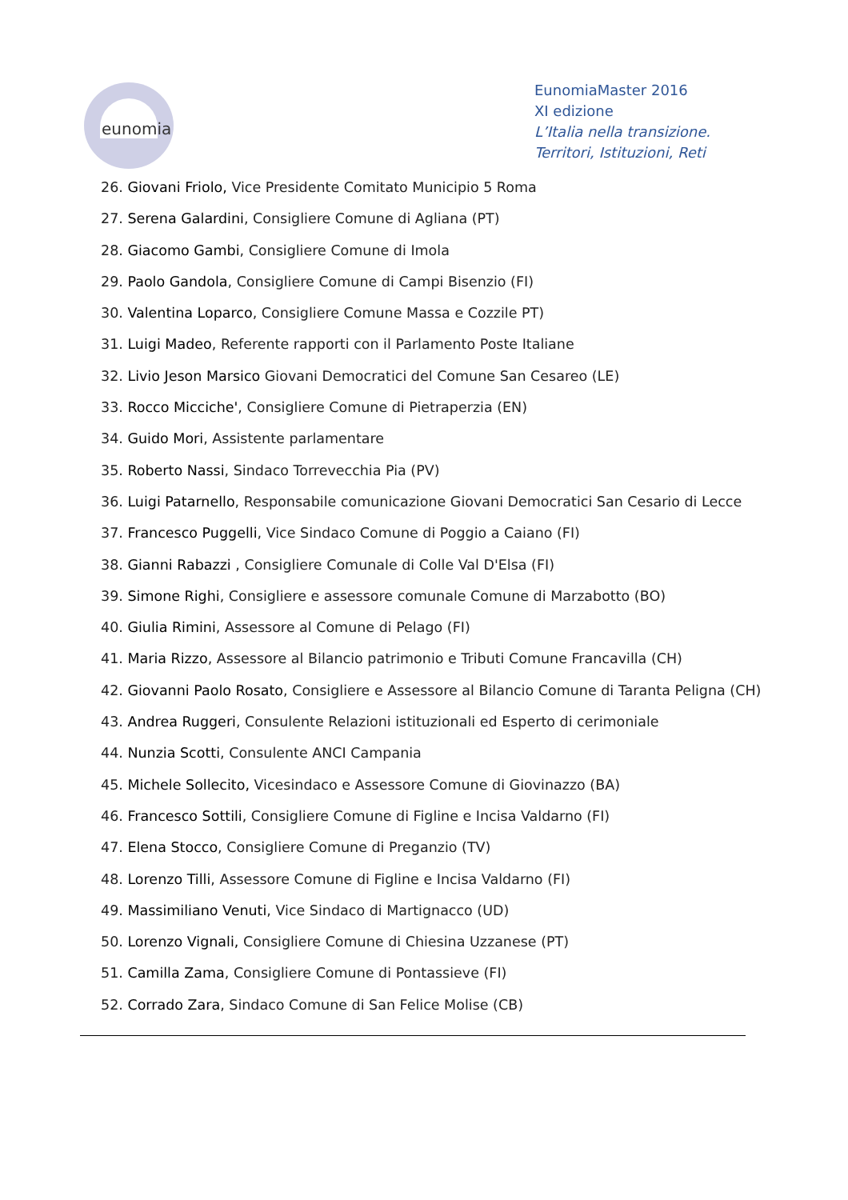eunomia
EunomiaMaster 2016
XI edizione
L’Italia nella transizione.
Territori, Istituzioni, Reti
26. Giovani Friolo, Vice Presidente Comitato Municipio 5 Roma
27. Serena Galardini, Consigliere Comune di Agliana (PT)
28. Giacomo Gambi, Consigliere Comune di Imola
29. Paolo Gandola, Consigliere Comune di Campi Bisenzio (FI)
30. Valentina Loparco, Consigliere Comune Massa e Cozzile PT)
31. Luigi Madeo, Referente rapporti con il Parlamento Poste Italiane
32. Livio Jeson Marsico Giovani Democratici del Comune San Cesareo (LE)
33. Rocco Micciche', Consigliere Comune di Pietraperzia (EN)
34. Guido Mori, Assistente parlamentare
35. Roberto Nassi, Sindaco Torrevecchia Pia (PV)
36. Luigi Patarnello, Responsabile comunicazione Giovani Democratici San Cesario di Lecce
37. Francesco Puggelli, Vice Sindaco Comune di Poggio a Caiano (FI)
38. Gianni Rabazzi , Consigliere Comunale di Colle Val D'Elsa (FI)
39. Simone Righi, Consigliere e assessore comunale Comune di Marzabotto (BO)
40. Giulia Rimini, Assessore al Comune di Pelago (FI)
41. Maria Rizzo, Assessore al Bilancio patrimonio e Tributi Comune Francavilla (CH)
42. Giovanni Paolo Rosato, Consigliere e Assessore al Bilancio Comune di Taranta Peligna (CH)
43. Andrea Ruggeri, Consulente Relazioni istituzionali ed Esperto di cerimoniale
44. Nunzia Scotti, Consulente ANCI Campania
45. Michele Sollecito, Vicesindaco e Assessore Comune di Giovinazzo (BA)
46. Francesco Sottili, Consigliere Comune di Figline e Incisa Valdarno (FI)
47. Elena Stocco, Consigliere Comune di Preganzio (TV)
48. Lorenzo Tilli, Assessore Comune di Figline e Incisa Valdarno (FI)
49. Massimiliano Venuti, Vice Sindaco di Martignacco (UD)
50. Lorenzo Vignali, Consigliere Comune di Chiesina Uzzanese (PT)
51. Camilla Zama, Consigliere Comune di Pontassieve (FI)
52. Corrado Zara, Sindaco Comune di San Felice Molise (CB)